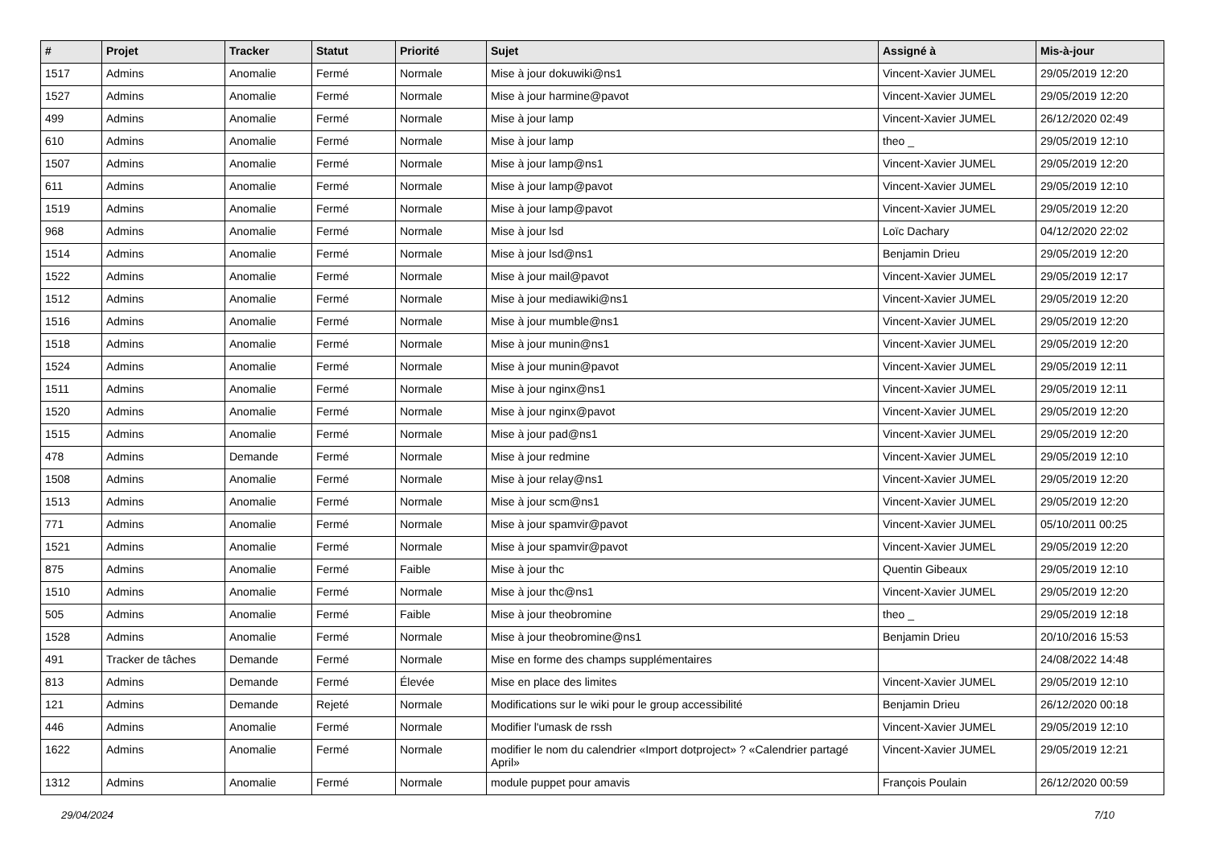| # | Projet | Tracker | Statut | Priorité | Sujet | Assigné à | Mis-à-jour |
| --- | --- | --- | --- | --- | --- | --- | --- |
| 1517 | Admins | Anomalie | Fermé | Normale | Mise à jour dokuwiki@ns1 | Vincent-Xavier JUMEL | 29/05/2019 12:20 |
| 1527 | Admins | Anomalie | Fermé | Normale | Mise à jour harmine@pavot | Vincent-Xavier JUMEL | 29/05/2019 12:20 |
| 499 | Admins | Anomalie | Fermé | Normale | Mise à jour lamp | Vincent-Xavier JUMEL | 26/12/2020 02:49 |
| 610 | Admins | Anomalie | Fermé | Normale | Mise à jour lamp | theo _ | 29/05/2019 12:10 |
| 1507 | Admins | Anomalie | Fermé | Normale | Mise à jour lamp@ns1 | Vincent-Xavier JUMEL | 29/05/2019 12:20 |
| 611 | Admins | Anomalie | Fermé | Normale | Mise à jour lamp@pavot | Vincent-Xavier JUMEL | 29/05/2019 12:10 |
| 1519 | Admins | Anomalie | Fermé | Normale | Mise à jour lamp@pavot | Vincent-Xavier JUMEL | 29/05/2019 12:20 |
| 968 | Admins | Anomalie | Fermé | Normale | Mise à jour lsd | Loïc Dachary | 04/12/2020 22:02 |
| 1514 | Admins | Anomalie | Fermé | Normale | Mise à jour lsd@ns1 | Benjamin Drieu | 29/05/2019 12:20 |
| 1522 | Admins | Anomalie | Fermé | Normale | Mise à jour mail@pavot | Vincent-Xavier JUMEL | 29/05/2019 12:17 |
| 1512 | Admins | Anomalie | Fermé | Normale | Mise à jour mediawiki@ns1 | Vincent-Xavier JUMEL | 29/05/2019 12:20 |
| 1516 | Admins | Anomalie | Fermé | Normale | Mise à jour mumble@ns1 | Vincent-Xavier JUMEL | 29/05/2019 12:20 |
| 1518 | Admins | Anomalie | Fermé | Normale | Mise à jour munin@ns1 | Vincent-Xavier JUMEL | 29/05/2019 12:20 |
| 1524 | Admins | Anomalie | Fermé | Normale | Mise à jour munin@pavot | Vincent-Xavier JUMEL | 29/05/2019 12:11 |
| 1511 | Admins | Anomalie | Fermé | Normale | Mise à jour nginx@ns1 | Vincent-Xavier JUMEL | 29/05/2019 12:11 |
| 1520 | Admins | Anomalie | Fermé | Normale | Mise à jour nginx@pavot | Vincent-Xavier JUMEL | 29/05/2019 12:20 |
| 1515 | Admins | Anomalie | Fermé | Normale | Mise à jour pad@ns1 | Vincent-Xavier JUMEL | 29/05/2019 12:20 |
| 478 | Admins | Demande | Fermé | Normale | Mise à jour redmine | Vincent-Xavier JUMEL | 29/05/2019 12:10 |
| 1508 | Admins | Anomalie | Fermé | Normale | Mise à jour relay@ns1 | Vincent-Xavier JUMEL | 29/05/2019 12:20 |
| 1513 | Admins | Anomalie | Fermé | Normale | Mise à jour scm@ns1 | Vincent-Xavier JUMEL | 29/05/2019 12:20 |
| 771 | Admins | Anomalie | Fermé | Normale | Mise à jour spamvir@pavot | Vincent-Xavier JUMEL | 05/10/2011 00:25 |
| 1521 | Admins | Anomalie | Fermé | Normale | Mise à jour spamvir@pavot | Vincent-Xavier JUMEL | 29/05/2019 12:20 |
| 875 | Admins | Anomalie | Fermé | Faible | Mise à jour thc | Quentin Gibeaux | 29/05/2019 12:10 |
| 1510 | Admins | Anomalie | Fermé | Normale | Mise à jour thc@ns1 | Vincent-Xavier JUMEL | 29/05/2019 12:20 |
| 505 | Admins | Anomalie | Fermé | Faible | Mise à jour theobromine | theo _ | 29/05/2019 12:18 |
| 1528 | Admins | Anomalie | Fermé | Normale | Mise à jour theobromine@ns1 | Benjamin Drieu | 20/10/2016 15:53 |
| 491 | Tracker de tâches | Demande | Fermé | Normale | Mise en forme des champs supplémentaires | | 24/08/2022 14:48 |
| 813 | Admins | Demande | Fermé | Élevée | Mise en place des limites | Vincent-Xavier JUMEL | 29/05/2019 12:10 |
| 121 | Admins | Demande | Rejeté | Normale | Modifications sur le wiki pour le group accessibilité | Benjamin Drieu | 26/12/2020 00:18 |
| 446 | Admins | Anomalie | Fermé | Normale | Modifier l'umask de rssh | Vincent-Xavier JUMEL | 29/05/2019 12:10 |
| 1622 | Admins | Anomalie | Fermé | Normale | modifier le nom du calendrier «Import dotproject» ? «Calendrier partagé April» | Vincent-Xavier JUMEL | 29/05/2019 12:21 |
| 1312 | Admins | Anomalie | Fermé | Normale | module puppet pour amavis | François Poulain | 26/12/2020 00:59 |
29/04/2024 7/10